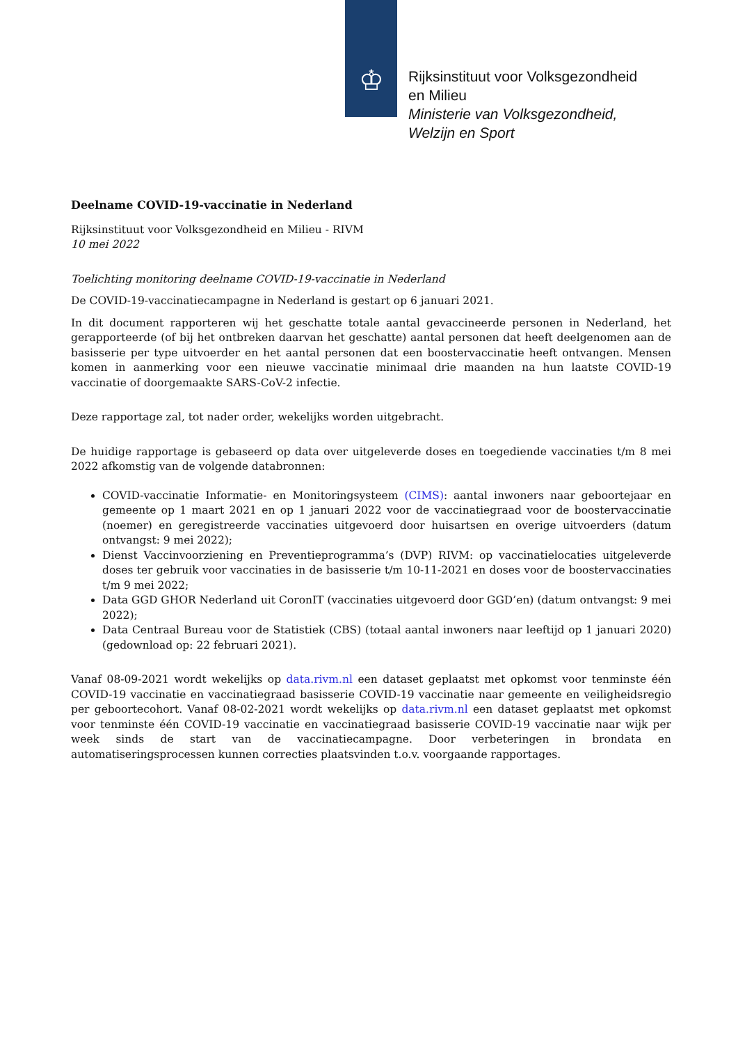♔
Rijksinstituut voor Volksgezondheid
en Milieu
Ministerie van Volksgezondheid,
Welzijn en Sport
Deelname COVID-19-vaccinatie in Nederland
Rijksinstituut voor Volksgezondheid en Milieu - RIVM
10 mei 2022
Toelichting monitoring deelname COVID-19-vaccinatie in Nederland
De COVID-19-vaccinatiecampagne in Nederland is gestart op 6 januari 2021.
In dit document rapporteren wij het geschatte totale aantal gevaccineerde personen in Nederland, het gerapporteerde (of bij het ontbreken daarvan het geschatte) aantal personen dat heeft deelgenomen aan de basisserie per type uitvoerder en het aantal personen dat een boostervaccinatie heeft ontvangen. Mensen komen in aanmerking voor een nieuwe vaccinatie minimaal drie maanden na hun laatste COVID-19 vaccinatie of doorgemaakte SARS-CoV-2 infectie.
Deze rapportage zal, tot nader order, wekelijks worden uitgebracht.
De huidige rapportage is gebaseerd op data over uitgeleverde doses en toegediende vaccinaties t/m 8 mei 2022 afkomstig van de volgende databronnen:
COVID-vaccinatie Informatie- en Monitoringsysteem (CIMS): aantal inwoners naar geboortejaar en gemeente op 1 maart 2021 en op 1 januari 2022 voor de vaccinatiegraad voor de boostervaccinatie (noemer) en geregistreerde vaccinaties uitgevoerd door huisartsen en overige uitvoerders (datum ontvangst: 9 mei 2022);
Dienst Vaccinvoorziening en Preventieprogramma’s (DVP) RIVM: op vaccinatielocaties uitgeleverde doses ter gebruik voor vaccinaties in de basisserie t/m 10-11-2021 en doses voor de boostervaccinaties t/m 9 mei 2022;
Data GGD GHOR Nederland uit CoronIT (vaccinaties uitgevoerd door GGD’en) (datum ontvangst: 9 mei 2022);
Data Centraal Bureau voor de Statistiek (CBS) (totaal aantal inwoners naar leeftijd op 1 januari 2020) (gedownload op: 22 februari 2021).
Vanaf 08-09-2021 wordt wekelijks op data.rivm.nl een dataset geplaatst met opkomst voor tenminste één COVID-19 vaccinatie en vaccinatiegraad basisserie COVID-19 vaccinatie naar gemeente en veiligheidsregio per geboortecohort. Vanaf 08-02-2021 wordt wekelijks op data.rivm.nl een dataset geplaatst met opkomst voor tenminste één COVID-19 vaccinatie en vaccinatiegraad basisserie COVID-19 vaccinatie naar wijk per week sinds de start van de vaccinatiecampagne. Door verbeteringen in brondata en automatiseringsprocessen kunnen correcties plaatsvinden t.o.v. voorgaande rapportages.